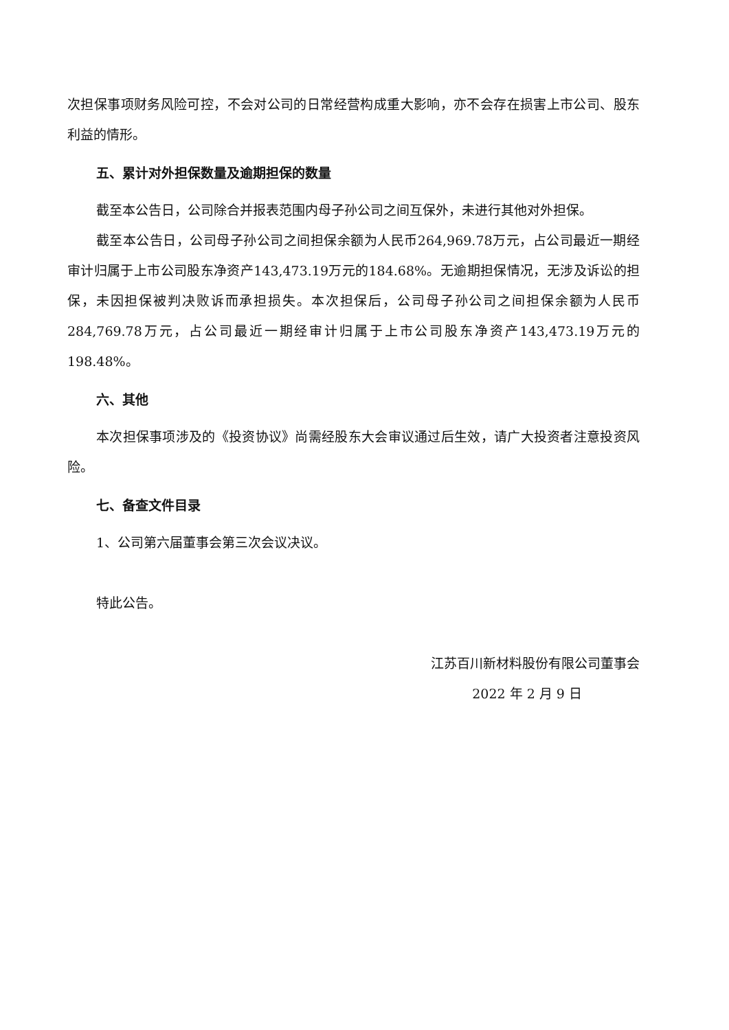次担保事项财务风险可控，不会对公司的日常经营构成重大影响，亦不会存在损害上市公司、股东利益的情形。
五、累计对外担保数量及逾期担保的数量
截至本公告日，公司除合并报表范围内母子孙公司之间互保外，未进行其他对外担保。
截至本公告日，公司母子孙公司之间担保余额为人民币264,969.78万元，占公司最近一期经审计归属于上市公司股东净资产143,473.19万元的184.68%。无逾期担保情况，无涉及诉讼的担保，未因担保被判决败诉而承担损失。本次担保后，公司母子孙公司之间担保余额为人民币284,769.78万元，占公司最近一期经审计归属于上市公司股东净资产143,473.19万元的198.48%。
六、其他
本次担保事项涉及的《投资协议》尚需经股东大会审议通过后生效，请广大投资者注意投资风险。
七、备查文件目录
1、公司第六届董事会第三次会议决议。
特此公告。
江苏百川新材料股份有限公司董事会
2022 年 2 月 9 日